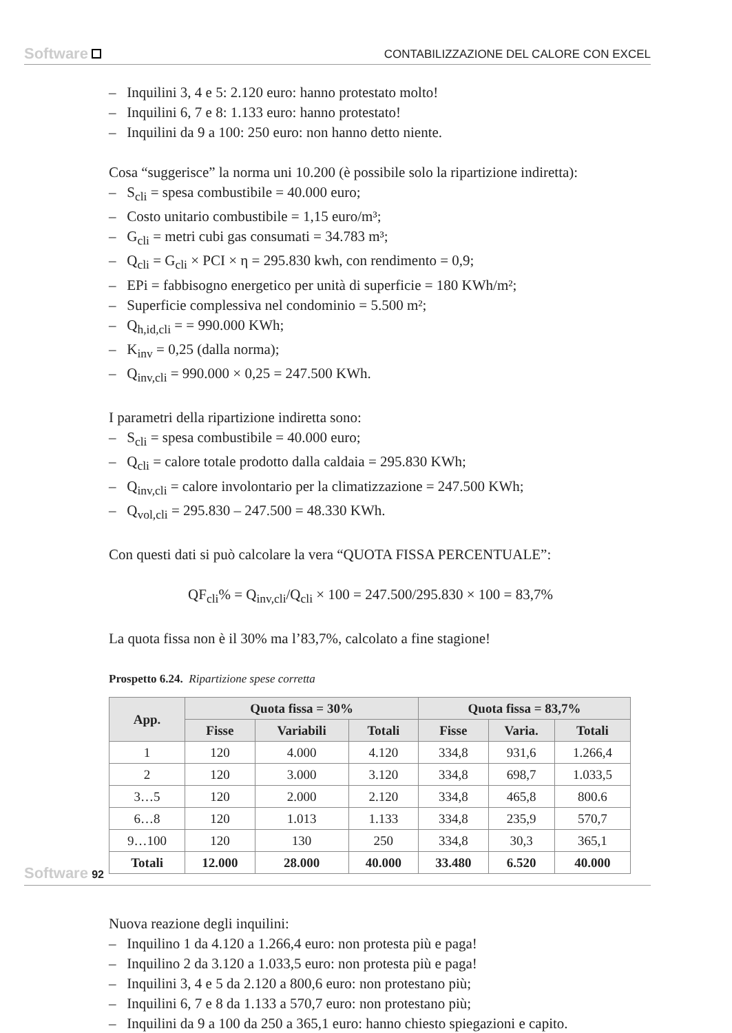Software CONTABILIZZAZIONE DEL CALORE CON EXCEL
– Inquilini 3, 4 e 5: 2.120 euro: hanno protestato molto!
– Inquilini 6, 7 e 8: 1.133 euro: hanno protestato!
– Inquilini da 9 a 100: 250 euro: non hanno detto niente.
Cosa “suggerisce” la norma uni 10.200 (è possibile solo la ripartizione indiretta):
– S<sub>cli</sub> = spesa combustibile = 40.000 euro;
– Costo unitario combustibile = 1,15 euro/m³;
– G<sub>cli</sub> = metri cubi gas consumati = 34.783 m³;
– Q<sub>cli</sub> = G<sub>cli</sub> × PCI × η = 295.830 kwh, con rendimento = 0,9;
– EPi = fabbisogno energetico per unità di superficie = 180 KWh/m²;
– Superficie complessiva nel condominio = 5.500 m²;
– Q<sub>h,id,cli</sub> = = 990.000 KWh;
– K<sub>inv</sub> = 0,25 (dalla norma);
– Q<sub>inv,cli</sub> = 990.000 × 0,25 = 247.500 KWh.
I parametri della ripartizione indiretta sono:
– S<sub>cli</sub> = spesa combustibile = 40.000 euro;
– Q<sub>cli</sub> = calore totale prodotto dalla caldaia = 295.830 KWh;
– Q<sub>inv,cli</sub> = calore involontario per la climatizzazione = 247.500 KWh;
– Q<sub>vol,cli</sub> = 295.830 – 247.500 = 48.330 KWh.
Con questi dati si può calcolare la vera “QUOTA FISSA PERCENTUALE”:
QF<sub>cli</sub>% = Q<sub>inv,cli</sub>/Q<sub>cli</sub> × 100 = 247.500/295.830 × 100 = 83,7%
La quota fissa non è il 30% ma l’83,7%, calcolato a fine stagione!
Prospetto 6.24. Ripartizione spese corretta
| App. | Quota fissa = 30% | | | Quota fissa = 83,7% | | |
| --- | --- | --- | --- | --- | --- | --- |
| | Fisse | Variabili | Totali | Fisse | Varia. | Totali |
| 1 | 120 | 4.000 | 4.120 | 334,8 | 931,6 | 1.266,4 |
| 2 | 120 | 3.000 | 3.120 | 334,8 | 698,7 | 1.033,5 |
| 3…5 | 120 | 2.000 | 2.120 | 334,8 | 465,8 | 800.6 |
| 6…8 | 120 | 1.013 | 1.133 | 334,8 | 235,9 | 570,7 |
| 9…100 | 120 | 130 | 250 | 334,8 | 30,3 | 365,1 |
| Totali | 12.000 | 28.000 | 40.000 | 33.480 | 6.520 | 40.000 |
Nuova reazione degli inquilini:
– Inquilino 1 da 4.120 a 1.266,4 euro: non protesta più e paga!
– Inquilino 2 da 3.120 a 1.033,5 euro: non protesta più e paga!
– Inquilini 3, 4 e 5 da 2.120 a 800,6 euro: non protestano più;
– Inquilini 6, 7 e 8 da 1.133 a 570,7 euro: non protestano più;
– Inquilini da 9 a 100 da 250 a 365,1 euro: hanno chiesto spiegazioni e capito.
Software 92